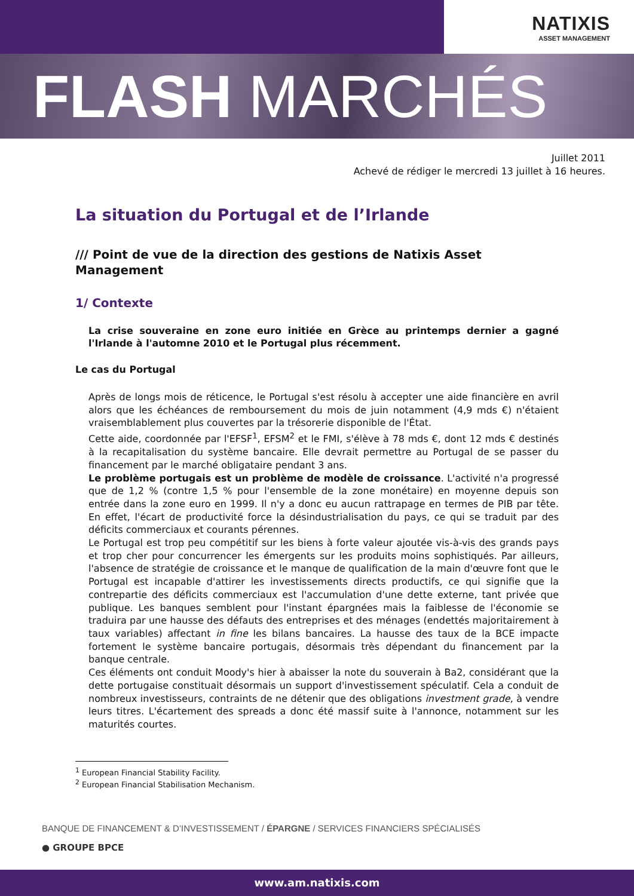NATIXIS
ASSET MANAGEMENT
FLASH MARCHÉS
Juillet 2011
Achevé de rédiger le mercredi 13 juillet à 16 heures.
La situation du Portugal et de l’Irlande
/// Point de vue de la direction des gestions de Natixis Asset Management
1/ Contexte
La crise souveraine en zone euro initiée en Grèce au printemps dernier a gagné l'Irlande à l'automne 2010 et le Portugal plus récemment.
Le cas du Portugal
Après de longs mois de réticence, le Portugal s'est résolu à accepter une aide financière en avril alors que les échéances de remboursement du mois de juin notamment (4,9 mds €) n'étaient vraisemblablement plus couvertes par la trésorerie disponible de l'État.
Cette aide, coordonnée par l'EFSF<sup>1</sup>, EFSM<sup>2</sup> et le FMI, s'élève à 78 mds €, dont 12 mds € destinés à la recapitalisation du système bancaire. Elle devrait permettre au Portugal de se passer du financement par le marché obligataire pendant 3 ans.
Le problème portugais est un problème de modèle de croissance. L'activité n'a progressé que de 1,2 % (contre 1,5 % pour l'ensemble de la zone monétaire) en moyenne depuis son entrée dans la zone euro en 1999. Il n'y a donc eu aucun rattrapage en termes de PIB par tête. En effet, l'écart de productivité force la désindustrialisation du pays, ce qui se traduit par des déficits commerciaux et courants pérennes.
Le Portugal est trop peu compétitif sur les biens à forte valeur ajoutée vis-à-vis des grands pays et trop cher pour concurrencer les émergents sur les produits moins sophistiqués. Par ailleurs, l'absence de stratégie de croissance et le manque de qualification de la main d'œuvre font que le Portugal est incapable d'attirer les investissements directs productifs, ce qui signifie que la contrepartie des déficits commerciaux est l'accumulation d'une dette externe, tant privée que publique. Les banques semblent pour l'instant épargnées mais la faiblesse de l'économie se traduira par une hausse des défauts des entreprises et des ménages (endettés majoritairement à taux variables) affectant in fine les bilans bancaires. La hausse des taux de la BCE impacte fortement le système bancaire portugais, désormais très dépendant du financement par la banque centrale.
Ces éléments ont conduit Moody's hier à abaisser la note du souverain à Ba2, considérant que la dette portugaise constituait désormais un support d'investissement spéculatif. Cela a conduit de nombreux investisseurs, contraints de ne détenir que des obligations investment grade, à vendre leurs titres. L'écartement des spreads a donc été massif suite à l'annonce, notamment sur les maturités courtes.
<sup>1</sup> European Financial Stability Facility.
<sup>2</sup> European Financial Stabilisation Mechanism.
BANQUE DE FINANCEMENT & D’INVESTISSEMENT / ÉPARGNE / SERVICES FINANCIERS SPÉCIALISÉS
● GROUPE BPCE
www.am.natixis.com